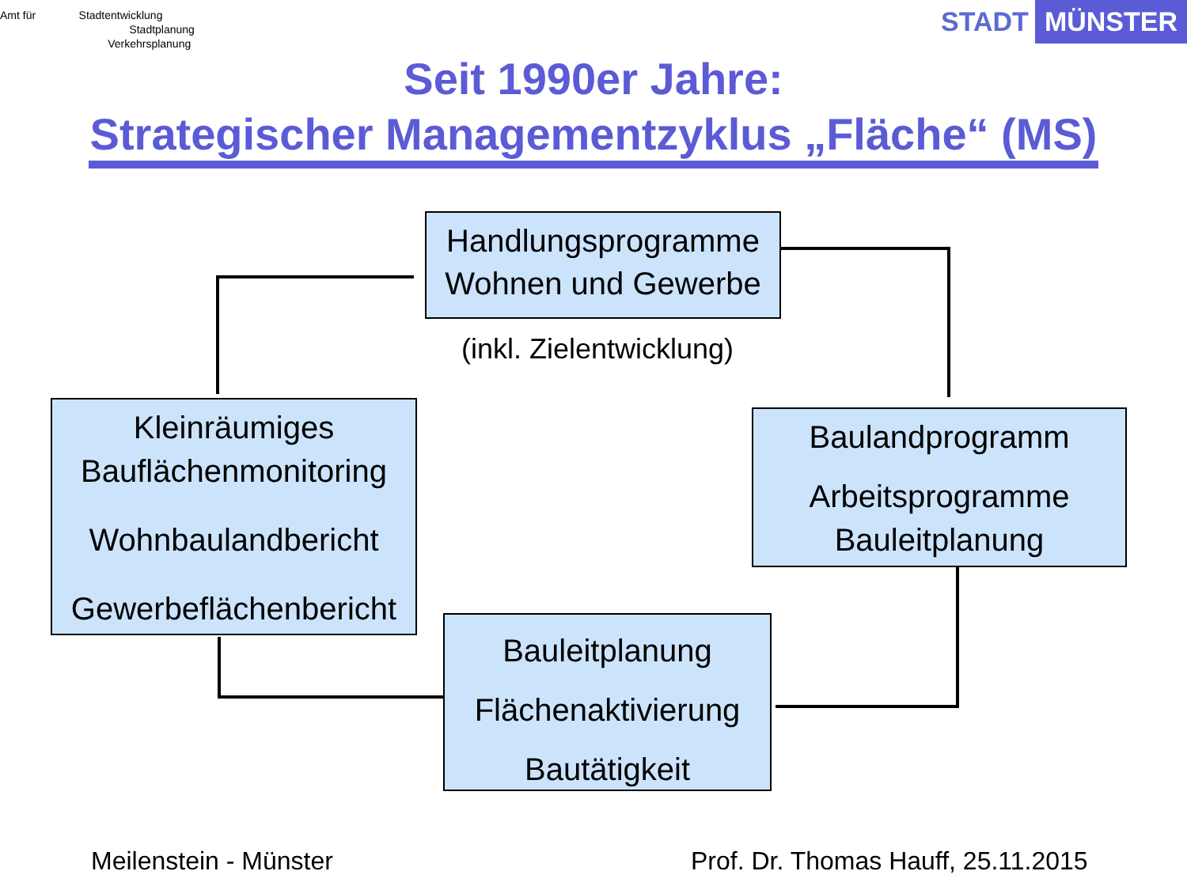Amt für Stadtentwicklung
Stadtplanung
Verkehrsplanung
STADT MÜNSTER
Seit 1990er Jahre:
Strategischer Managementzyklus „Fläche“ (MS)
Handlungsprogramme
Wohnen und Gewerbe
(inkl. Zielentwicklung)
Kleinräumiges
Bauflächenmonitoring
Wohnbaulandbericht
Gewerbeflächenbericht
Baulandprogramm
Arbeitsprogramme
Bauleitplanung
Bauleitplanung
Flächenaktivierung
Bautätigkeit
Meilenstein - Münster
Prof. Dr. Thomas Hauff, 25.11.2015